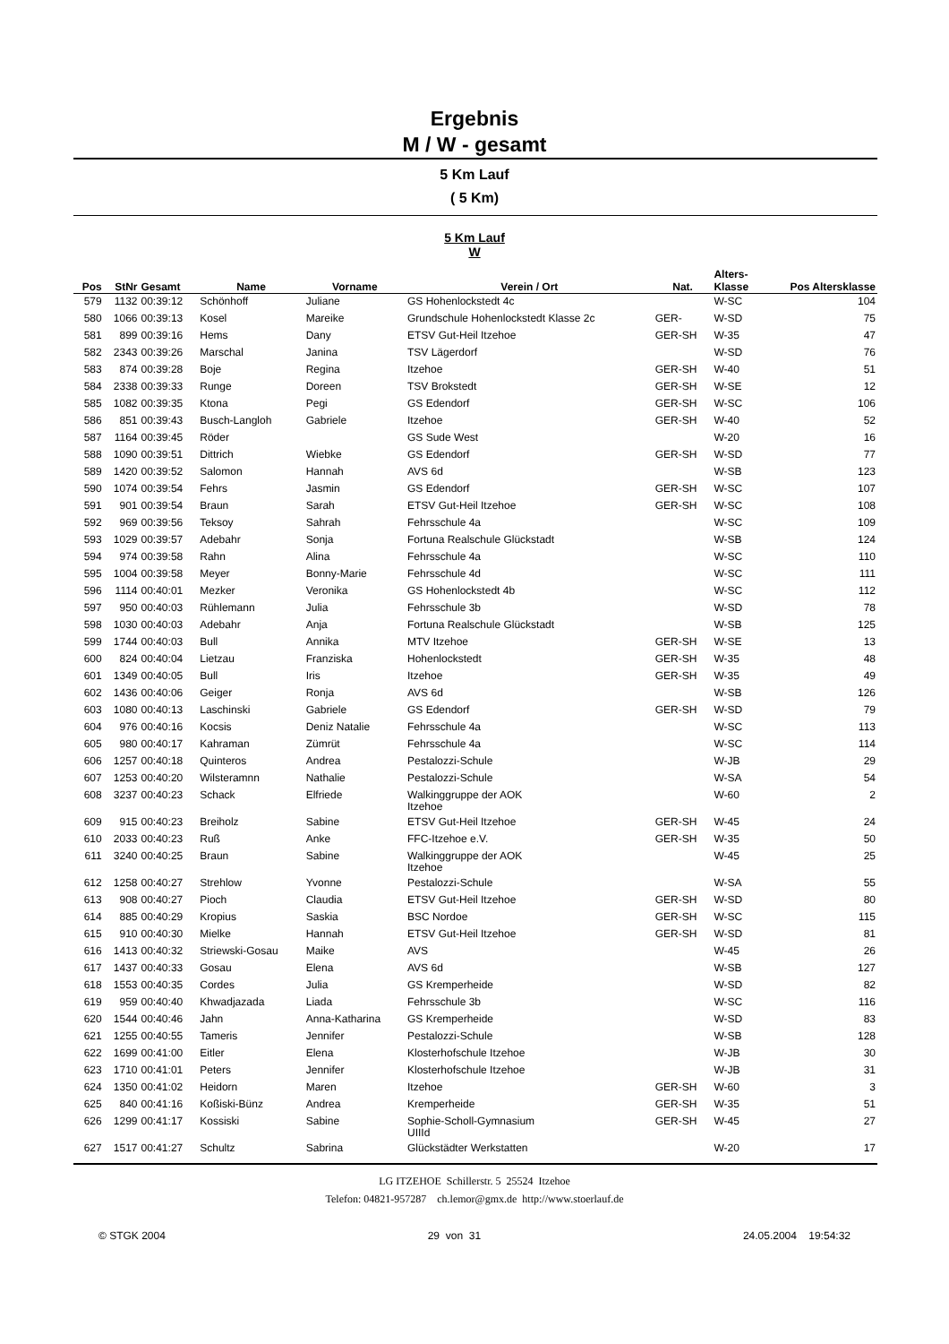Ergebnis
M / W - gesamt
5 Km Lauf
( 5 Km)
5 Km Lauf
W
| Pos | StNr | Gesamt | Name | Vorname | Verein / Ort | Nat. | Alters- Klasse | Pos Altersklasse |
| --- | --- | --- | --- | --- | --- | --- | --- | --- |
| 579 | 1132 | 00:39:12 | Schönhoff | Juliane | GS Hohenlockstedt 4c | | W-SC | 104 |
| 580 | 1066 | 00:39:13 | Kosel | Mareike | Grundschule Hohenlockstedt Klasse 2c | GER- | W-SD | 75 |
| 581 | 899 | 00:39:16 | Hems | Dany | ETSV Gut-Heil Itzehoe | GER-SH | W-35 | 47 |
| 582 | 2343 | 00:39:26 | Marschal | Janina | TSV Lägerdorf | | W-SD | 76 |
| 583 | 874 | 00:39:28 | Boje | Regina | Itzehoe | GER-SH | W-40 | 51 |
| 584 | 2338 | 00:39:33 | Runge | Doreen | TSV Brokstedt | GER-SH | W-SE | 12 |
| 585 | 1082 | 00:39:35 | Ktona | Pegi | GS Edendorf | GER-SH | W-SC | 106 |
| 586 | 851 | 00:39:43 | Busch-Langloh | Gabriele | Itzehoe | GER-SH | W-40 | 52 |
| 587 | 1164 | 00:39:45 | Röder | | GS Sude West | | W-20 | 16 |
| 588 | 1090 | 00:39:51 | Dittrich | Wiebke | GS Edendorf | GER-SH | W-SD | 77 |
| 589 | 1420 | 00:39:52 | Salomon | Hannah | AVS 6d | | W-SB | 123 |
| 590 | 1074 | 00:39:54 | Fehrs | Jasmin | GS Edendorf | GER-SH | W-SC | 107 |
| 591 | 901 | 00:39:54 | Braun | Sarah | ETSV Gut-Heil Itzehoe | GER-SH | W-SC | 108 |
| 592 | 969 | 00:39:56 | Teksoy | Sahrah | Fehrsschule 4a | | W-SC | 109 |
| 593 | 1029 | 00:39:57 | Adebahr | Sonja | Fortuna Realschule Glückstadt | | W-SB | 124 |
| 594 | 974 | 00:39:58 | Rahn | Alina | Fehrsschule 4a | | W-SC | 110 |
| 595 | 1004 | 00:39:58 | Meyer | Bonny-Marie | Fehrsschule 4d | | W-SC | 111 |
| 596 | 1114 | 00:40:01 | Mezker | Veronika | GS Hohenlockstedt 4b | | W-SC | 112 |
| 597 | 950 | 00:40:03 | Rühlemann | Julia | Fehrsschule 3b | | W-SD | 78 |
| 598 | 1030 | 00:40:03 | Adebahr | Anja | Fortuna Realschule Glückstadt | | W-SB | 125 |
| 599 | 1744 | 00:40:03 | Bull | Annika | MTV Itzehoe | GER-SH | W-SE | 13 |
| 600 | 824 | 00:40:04 | Lietzau | Franziska | Hohenlockstedt | GER-SH | W-35 | 48 |
| 601 | 1349 | 00:40:05 | Bull | Iris | Itzehoe | GER-SH | W-35 | 49 |
| 602 | 1436 | 00:40:06 | Geiger | Ronja | AVS 6d | | W-SB | 126 |
| 603 | 1080 | 00:40:13 | Laschinski | Gabriele | GS Edendorf | GER-SH | W-SD | 79 |
| 604 | 976 | 00:40:16 | Kocsis | Deniz Natalie | Fehrsschule 4a | | W-SC | 113 |
| 605 | 980 | 00:40:17 | Kahraman | Zümrüt | Fehrsschule 4a | | W-SC | 114 |
| 606 | 1257 | 00:40:18 | Quinteros | Andrea | Pestalozzi-Schule | | W-JB | 29 |
| 607 | 1253 | 00:40:20 | Wilsteramnn | Nathalie | Pestalozzi-Schule | | W-SA | 54 |
| 608 | 3237 | 00:40:23 | Schack | Elfriede | Walkinggruppe der AOK Itzehoe | | W-60 | 2 |
| 609 | 915 | 00:40:23 | Breiholz | Sabine | ETSV Gut-Heil Itzehoe | GER-SH | W-45 | 24 |
| 610 | 2033 | 00:40:23 | Ruß | Anke | FFC-Itzehoe e.V. | GER-SH | W-35 | 50 |
| 611 | 3240 | 00:40:25 | Braun | Sabine | Walkinggruppe der AOK Itzehoe | | W-45 | 25 |
| 612 | 1258 | 00:40:27 | Strehlow | Yvonne | Pestalozzi-Schule | | W-SA | 55 |
| 613 | 908 | 00:40:27 | Pioch | Claudia | ETSV Gut-Heil Itzehoe | GER-SH | W-SD | 80 |
| 614 | 885 | 00:40:29 | Kropius | Saskia | BSC Nordoe | GER-SH | W-SC | 115 |
| 615 | 910 | 00:40:30 | Mielke | Hannah | ETSV Gut-Heil Itzehoe | GER-SH | W-SD | 81 |
| 616 | 1413 | 00:40:32 | Striewski-Gosau | Maike | AVS | | W-45 | 26 |
| 617 | 1437 | 00:40:33 | Gosau | Elena | AVS 6d | | W-SB | 127 |
| 618 | 1553 | 00:40:35 | Cordes | Julia | GS Kremperheide | | W-SD | 82 |
| 619 | 959 | 00:40:40 | Khwadjazada | Liada | Fehrsschule 3b | | W-SC | 116 |
| 620 | 1544 | 00:40:46 | Jahn | Anna-Katharina | GS Kremperheide | | W-SD | 83 |
| 621 | 1255 | 00:40:55 | Tameris | Jennifer | Pestalozzi-Schule | | W-SB | 128 |
| 622 | 1699 | 00:41:00 | Eitler | Elena | Klosterhofschule Itzehoe | | W-JB | 30 |
| 623 | 1710 | 00:41:01 | Peters | Jennifer | Klosterhofschule Itzehoe | | W-JB | 31 |
| 624 | 1350 | 00:41:02 | Heidorn | Maren | Itzehoe | GER-SH | W-60 | 3 |
| 625 | 840 | 00:41:16 | Koßiski-Bünz | Andrea | Kremperheide | GER-SH | W-35 | 51 |
| 626 | 1299 | 00:41:17 | Kossiski | Sabine | Sophie-Scholl-Gymnasium UIIId | GER-SH | W-45 | 27 |
| 627 | 1517 | 00:41:27 | Schultz | Sabrina | Glückstädter Werkstatten | | W-20 | 17 |
LG ITZEHOE Schillerstr. 5 25524 Itzehoe
Telefon: 04821-957287 ch.lemor@gmx.de http://www.stoerlauf.de
© STGK 2004 29 von 31 24.05.2004 19:54:32